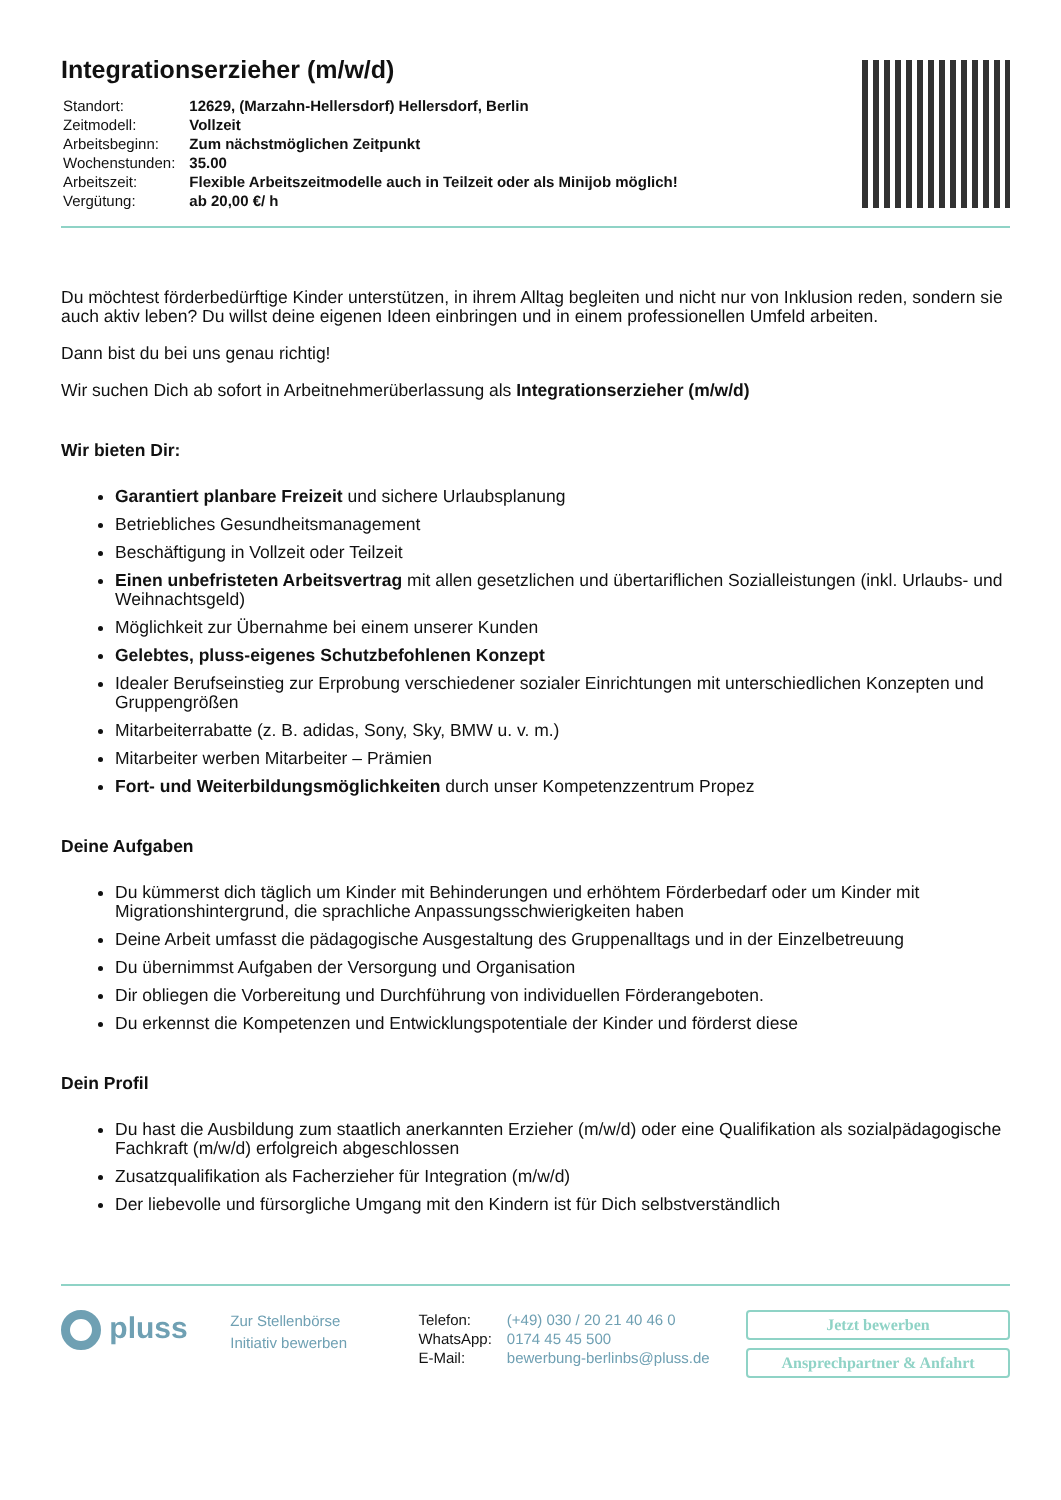Integrationserzieher (m/w/d)
| Standort: | 12629, (Marzahn-Hellersdorf) Hellersdorf, Berlin |
| Zeitmodell: | Vollzeit |
| Arbeitsbeginn: | Zum nächstmöglichen Zeitpunkt |
| Wochenstunden: | 35.00 |
| Arbeitszeit: | Flexible Arbeitszeitmodelle auch in Teilzeit oder als Minijob möglich! |
| Vergütung: | ab 20,00 €/ h |
Du möchtest förderbedürftige Kinder unterstützen, in ihrem Alltag begleiten und nicht nur von Inklusion reden, sondern sie auch aktiv leben? Du willst deine eigenen Ideen einbringen und in einem professionellen Umfeld arbeiten.
Dann bist du bei uns genau richtig!
Wir suchen Dich ab sofort in Arbeitnehmerüberlassung als Integrationserzieher (m/w/d)
Wir bieten Dir:
Garantiert planbare Freizeit und sichere Urlaubsplanung
Betriebliches Gesundheitsmanagement
Beschäftigung in Vollzeit oder Teilzeit
Einen unbefristeten Arbeitsvertrag mit allen gesetzlichen und übertariflichen Sozialleistungen (inkl. Urlaubs- und Weihnachtsgeld)
Möglichkeit zur Übernahme bei einem unserer Kunden
Gelebtes, pluss-eigenes Schutzbefohlenen Konzept
Idealer Berufseinstieg zur Erprobung verschiedener sozialer Einrichtungen mit unterschiedlichen Konzepten und Gruppengrößen
Mitarbeiterrabatte (z. B. adidas, Sony, Sky, BMW u. v. m.)
Mitarbeiter werben Mitarbeiter – Prämien
Fort- und Weiterbildungsmöglichkeiten durch unser Kompetenzzentrum Propez
Deine Aufgaben
Du kümmerst dich täglich um Kinder mit Behinderungen und erhöhtem Förderbedarf oder um Kinder mit Migrationshintergrund, die sprachliche Anpassungsschwierigkeiten haben
Deine Arbeit umfasst die pädagogische Ausgestaltung des Gruppenalltags und in der Einzelbetreuung
Du übernimmst Aufgaben der Versorgung und Organisation
Dir obliegen die Vorbereitung und Durchführung von individuellen Förderangeboten.
Du erkennst die Kompetenzen und Entwicklungspotentiale der Kinder und förderst diese
Dein Profil
Du hast die Ausbildung zum staatlich anerkannten Erzieher (m/w/d) oder eine Qualifikation als sozialpädagogische Fachkraft (m/w/d) erfolgreich abgeschlossen
Zusatzqualifikation als Facherzieher für Integration (m/w/d)
Der liebevolle und fürsorgliche Umgang mit den Kindern ist für Dich selbstverständlich
pluss
Zur Stellenbörse
Initiativ bewerben
| Telefon: | (+49) 030 / 20 21 40 46 0 |
| WhatsApp: | 0174 45 45 500 |
| E-Mail: | bewerbung-berlinbs@pluss.de |
Jetzt bewerben
Ansprechpartner & Anfahrt